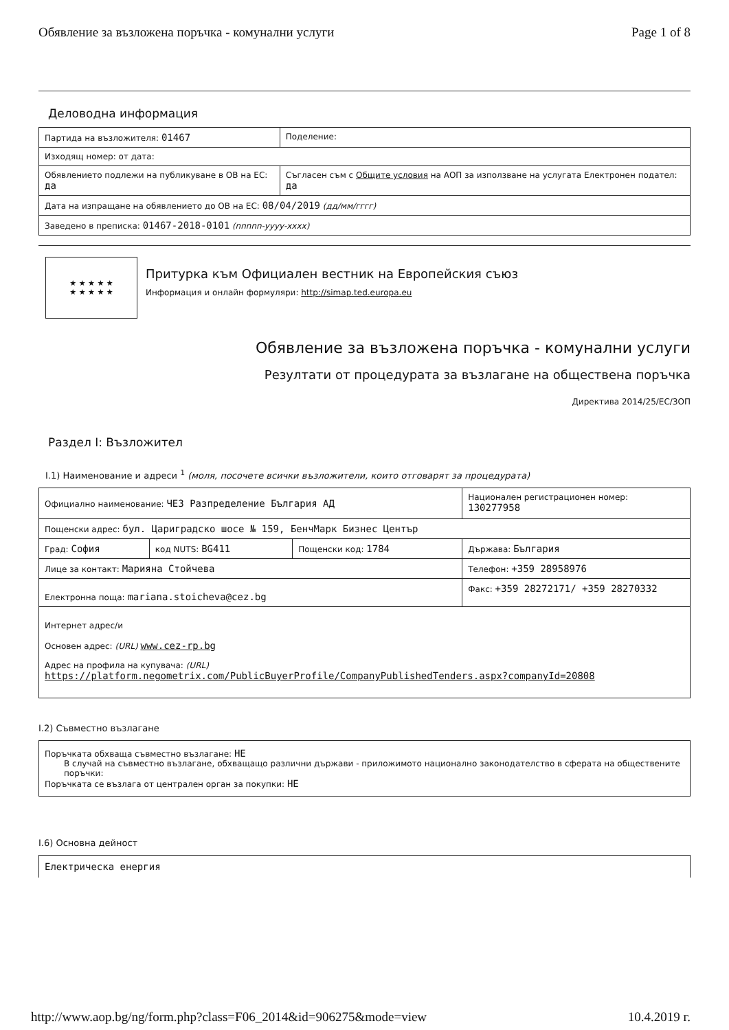Обявление за възложена поръчка - комунални услуги Page 1 of 8
Деловодна информация
| Партида на възложителя: 01467 | Поделение: |
| Изходящ номер: от дата: | |
| Обявлението подлежи на публикуване в ОВ на ЕС: да | Съгласен съм с Общите условия на АОП за използване на услугата Електронен подател: да |
| Дата на изпращане на обявлението до ОВ на ЕС: 08/04/2019 (дд/мм/гггг) | |
| Заведено в преписка: 01467-2018-0101 (nnnnn-yyyy-xxxx) | |
★ ★ ★ ★ ★
★ ★ ★ ★ ★
Притурка към Официален вестник на Европейския съюз
Информация и онлайн формуляри: http://simap.ted.europa.eu
Обявление за възложена поръчка - комунални услуги
Резултати от процедурата за възлагане на обществена поръчка
Директива 2014/25/ЕС/ЗОП
Раздел I: Възложител
I.1) Наименование и адреси <sup>1</sup> (моля, посочете всички възложители, които отговарят за процедурата)
| Официално наименование: ЧЕЗ Разпределение България АД | | | Национален регистрационен номер: 130277958 |
| Пощенски адрес: бул. Цариградско шосе № 159, БенчМарк Бизнес Център | | | |
| Град: София | код NUTS: BG411 | Пощенски код: 1784 | Държава: България |
| Лице за контакт: Марияна Стойчева | | | Телефон: +359 28958976 |
| Електронна поща: mariana.stoicheva@cez.bg | | | Факс: +359 28272171/ +359 28270332 |
| Интернет адрес/и Основен адрес: (URL) www.cez-rp.bg Адрес на профила на купувача: (URL) https://platform.negometrix.com/PublicBuyerProfile/CompanyPublishedTenders.aspx?companyId=20808 | | | |
I.2) Съвместно възлагане
| Поръчката обхваща съвместно възлагане: НЕ В случай на съвместно възлагане, обхващащо различни държави - приложимото национално законодателство в сферата на обществените поръчки: Поръчката се възлага от централен орган за покупки: НЕ |
I.6) Основна дейност
Електрическа енергия
http://www.aop.bg/ng/form.php?class=F06_2014&id=906275&mode=view 10.4.2019 г.